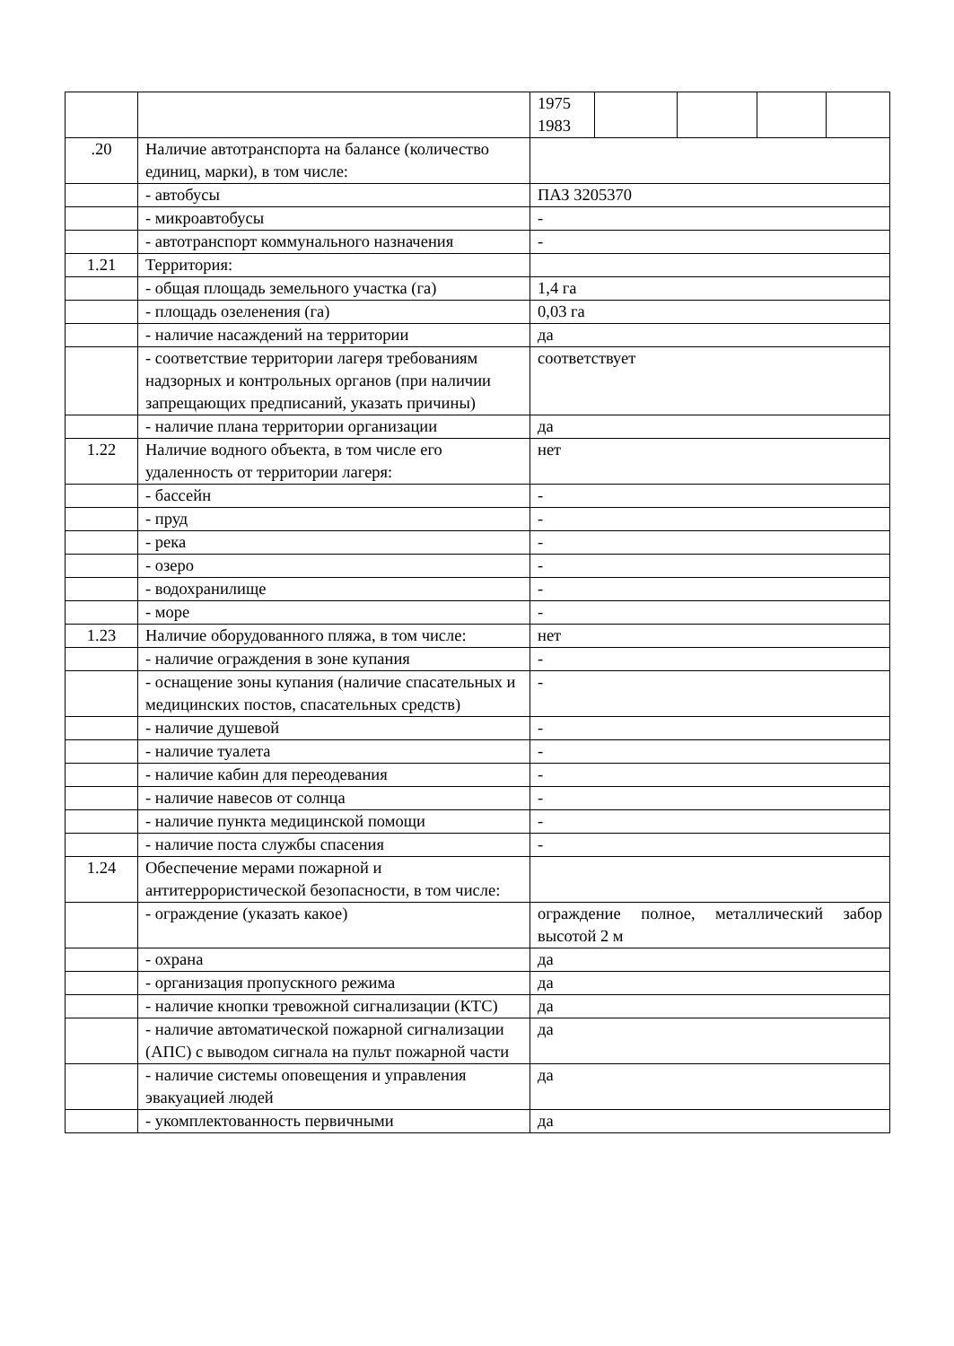| | | / 1975 1983 / / / / / |
| .20 | Наличие автотранспорта на балансе (количество единиц, марки), в том числе: | |
| | - автобусы | ПАЗ 3205370 |
| | - микроавтобусы | - |
| | - автотранспорт коммунального назначения | - |
| 1.21 | Территория: | |
| | - общая площадь земельного участка (га) | 1,4 га |
| | - площадь озеленения (га) | 0,03 га |
| | - наличие насаждений на территории | да |
| | - соответствие территории лагеря требованиям надзорных и контрольных органов (при наличии запрещающих предписаний, указать причины) | соответствует |
| | - наличие плана территории организации | да |
| 1.22 | Наличие водного объекта, в том числе его удаленность от территории лагеря: | нет |
| | - бассейн | - |
| | - пруд | - |
| | - река | - |
| | - озеро | - |
| | - водохранилище | - |
| | - море | - |
| 1.23 | Наличие оборудованного пляжа, в том числе: | нет |
| | - наличие ограждения в зоне купания | - |
| | - оснащение зоны купания (наличие спасательных и медицинских постов, спасательных средств) | - |
| | - наличие душевой | - |
| | - наличие туалета | - |
| | - наличие кабин для переодевания | - |
| | - наличие навесов от солнца | - |
| | - наличие пункта медицинской помощи | - |
| | - наличие поста службы спасения | - |
| 1.24 | Обеспечение мерами пожарной и антитеррористической безопасности, в том числе: | |
| | - ограждение (указать какое) | ограждение полное, металлический забор высотой 2 м |
| | - охрана | да |
| | - организация пропускного режима | да |
| | - наличие кнопки тревожной сигнализации (КТС) | да |
| | - наличие автоматической пожарной сигнализации (АПС) с выводом сигнала на пульт пожарной части | да |
| | - наличие системы оповещения и управления эвакуацией людей | да |
| | - укомплектованность первичными | да |